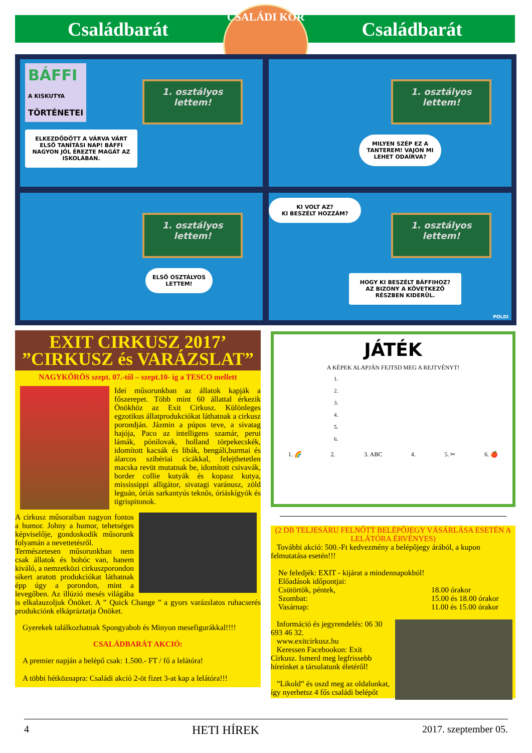Családbarát Családbarát
CSALÁDI KÖR
BÁFFI
A KISKUTYA
TÖRTÉNETEI
1. osztályos
lettem!
ELKEZDŐDÖTT A VÁRVA VÁRT ELSŐ TANÍTÁSI NAP! BÁFFI NAGYON JÓL ÉREZTE MAGÁT AZ ISKOLÁBAN.
1. osztályos
lettem!
MILYEN SZÉP EZ A TANTEREM! VAJON MI LEHET ODAÍRVA?
1. osztályos
lettem!
ELSŐ OSZTÁLYOS LETTEM!
KI VOLT AZ?
KI BESZÉLT HOZZÁM?
1. osztályos
lettem!
HOGY KI BESZÉLT BÁFFIHOZ? AZ BIZONY A KÖVETKEZŐ RÉSZBEN KIDERÜL.
POLDI
EXIT CIRKUSZ 2017’
”CIRKUSZ és VARÁZSLAT”
NAGYKŐRÖS szept. 07.-től – szept.10- ig a TESCO mellett
Idei műsorunkban az állatok kapják a főszerepet. Több mint 60 állattal érkezik Önökhöz az Exit Cirkusz. Különleges egzotikus állatprodukciókat láthatnak a cirkusz porondján. Jázmin a púpos teve, a sivatag hajója, Paco az intelligens szamár, perui lámák, pónilovak, holland törpekecskék, idomított kacsák és libák, bengáli,burmai és álarcos szibériai cicákkal, felejthetetlen macska revüt mutatnak be, idomított csivavák, border collie kutyák és kopasz kutya, mississippi alligátor, sivatagi varánusz, zöld leguán, óriás sarkantyús teknős, óriáskígyók és tigrispitonok.
A cirkusz műsoraiban nagyon fontos a humor. Johny a humor, tehetséges képviselője, gondoskodik műsorunk folyamán a nevettetésről.
Természetesen műsorunkban nem csak állatok és bohóc van, hanem kiváló, a nemzetközi cirkuszporondon sikert aratott produkciókat láthatnak épp úgy a porondon, mint a levegőben. Az illúzió mesés világába is elkalauzoljuk Önöket. A ” Quick Change ” a gyors varázslatos ruhacserés produkciónk elkápráztatja Önöket.
Gyerekek találkozhatnak Spongyabob és Minyon mesefigurákkal!!!!
CSALÁDBARÁT AKCIÓ:
A premier napján a belépő csak: 1.500.- FT / fő a lelátóra!
A többi hétköznapra: Családi akció 2-öt fizet 3-at kap a lelátóra!!!
JÁTÉK
A KÉPEK ALAPJÁN FEJTSD MEG A REJTVÉNYT!
1.
2.
3.
4.
5.
6.
1. 🌈 2. 3. ABC 4. 5. ✂ 6. 🍎
(2 DB TELJESÁRU FELNŐTT BELÉPŐJEGY VÁSÁRLÁSA ESETÉN A LELÁTÓRA ÉRVÉNYES)
További akció: 500.-Ft kedvezmény a belépőjegy árából, a kupon felmutatása esetén!!!
Ne feledjék: EXIT - kijárat a mindennapokból!
Előadások időpontjai:
Csütörtök, péntek,
Szombat:
Vasárnap:
18.00 órakor
15.00 és 18.00 órakor
11.00 és 15.00 órakor
Információ és jegyrendelés: 06 30 693 46 32.
www.exitcirkusz.hu
Keressen Facebookon: Exit Cirkusz. Ismerd meg legfrissebb híreinket a társulatunk életéről!
”Likold” és oszd meg az oldalunkat, így nyerhetsz 4 fős családi belépőt
4 HETI HÍREK 2017. szeptember 05.